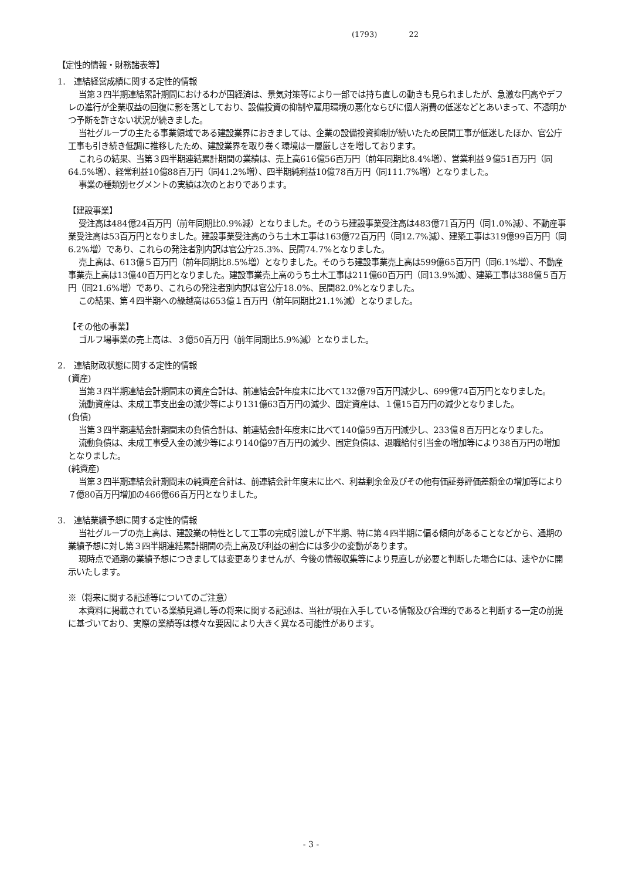(1793) 22
【定性的情報・財務諸表等】
1.　連結経営成績に関する定性的情報
当第３四半期連結累計期間におけるわが国経済は、景気対策等により一部では持ち直しの動きも見られましたが、急激な円高やデフレの進行が企業収益の回復に影を落としており、設備投資の抑制や雇用環境の悪化ならびに個人消費の低迷などとあいまって、不透明かつ予断を許さない状況が続きました。
当社グループの主たる事業領域である建設業界におきましては、企業の設備投資抑制が続いたため民間工事が低迷したほか、官公庁工事も引き続き低調に推移したため、建設業界を取り巻く環境は一層厳しさを増しております。
これらの結果、当第３四半期連結累計期間の業績は、売上高616億56百万円（前年同期比8.4%増）、営業利益９億51百万円（同64.5%増）、経常利益10億88百万円（同41.2%増）、四半期純利益10億78百万円（同111.7%増）となりました。
事業の種類別セグメントの実績は次のとおりであります。
【建設事業】
受注高は484億24百万円（前年同期比0.9%減）となりました。そのうち建設事業受注高は483億71百万円（同1.0%減）、不動産事業受注高は53百万円となりました。建設事業受注高のうち土木工事は163億72百万円（同12.7%減）、建築工事は319億99百万円（同6.2%増）であり、これらの発注者別内訳は官公庁25.3%、民間74.7%となりました。
売上高は、613億５百万円（前年同期比8.5%増）となりました。そのうち建設事業売上高は599億65百万円（同6.1%増）、不動産事業売上高は13億40百万円となりました。建設事業売上高のうち土木工事は211億60百万円（同13.9%減）、建築工事は388億５百万円（同21.6%増）であり、これらの発注者別内訳は官公庁18.0%、民間82.0%となりました。
この結果、第４四半期への繰越高は653億１百万円（前年同期比21.1%減）となりました。
【その他の事業】
ゴルフ場事業の売上高は、３億50百万円（前年同期比5.9%減）となりました。
2.　連結財政状態に関する定性的情報
(資産)
当第３四半期連結会計期間末の資産合計は、前連結会計年度末に比べて132億79百万円減少し、699億74百万円となりました。
流動資産は、未成工事支出金の減少等により131億63百万円の減少、固定資産は、１億15百万円の減少となりました。
(負債)
当第３四半期連結会計期間末の負債合計は、前連結会計年度末に比べて140億59百万円減少し、233億８百万円となりました。
流動負債は、未成工事受入金の減少等により140億97百万円の減少、固定負債は、退職給付引当金の増加等により38百万円の増加となりました。
(純資産)
当第３四半期連結会計期間末の純資産合計は、前連結会計年度末に比べ、利益剰余金及びその他有価証券評価差額金の増加等により７億80百万円増加の466億66百万円となりました。
3.　連結業績予想に関する定性的情報
当社グループの売上高は、建設業の特性として工事の完成引渡しが下半期、特に第４四半期に偏る傾向があることなどから、通期の業績予想に対し第３四半期連結累計期間の売上高及び利益の割合には多少の変動があります。
現時点で通期の業績予想につきましては変更ありませんが、今後の情報収集等により見直しが必要と判断した場合には、速やかに開示いたします。
※（将来に関する記述等についてのご注意）
本資料に掲載されている業績見通し等の将来に関する記述は、当社が現在入手している情報及び合理的であると判断する一定の前提に基づいており、実際の業績等は様々な要因により大きく異なる可能性があります。
- 3 -